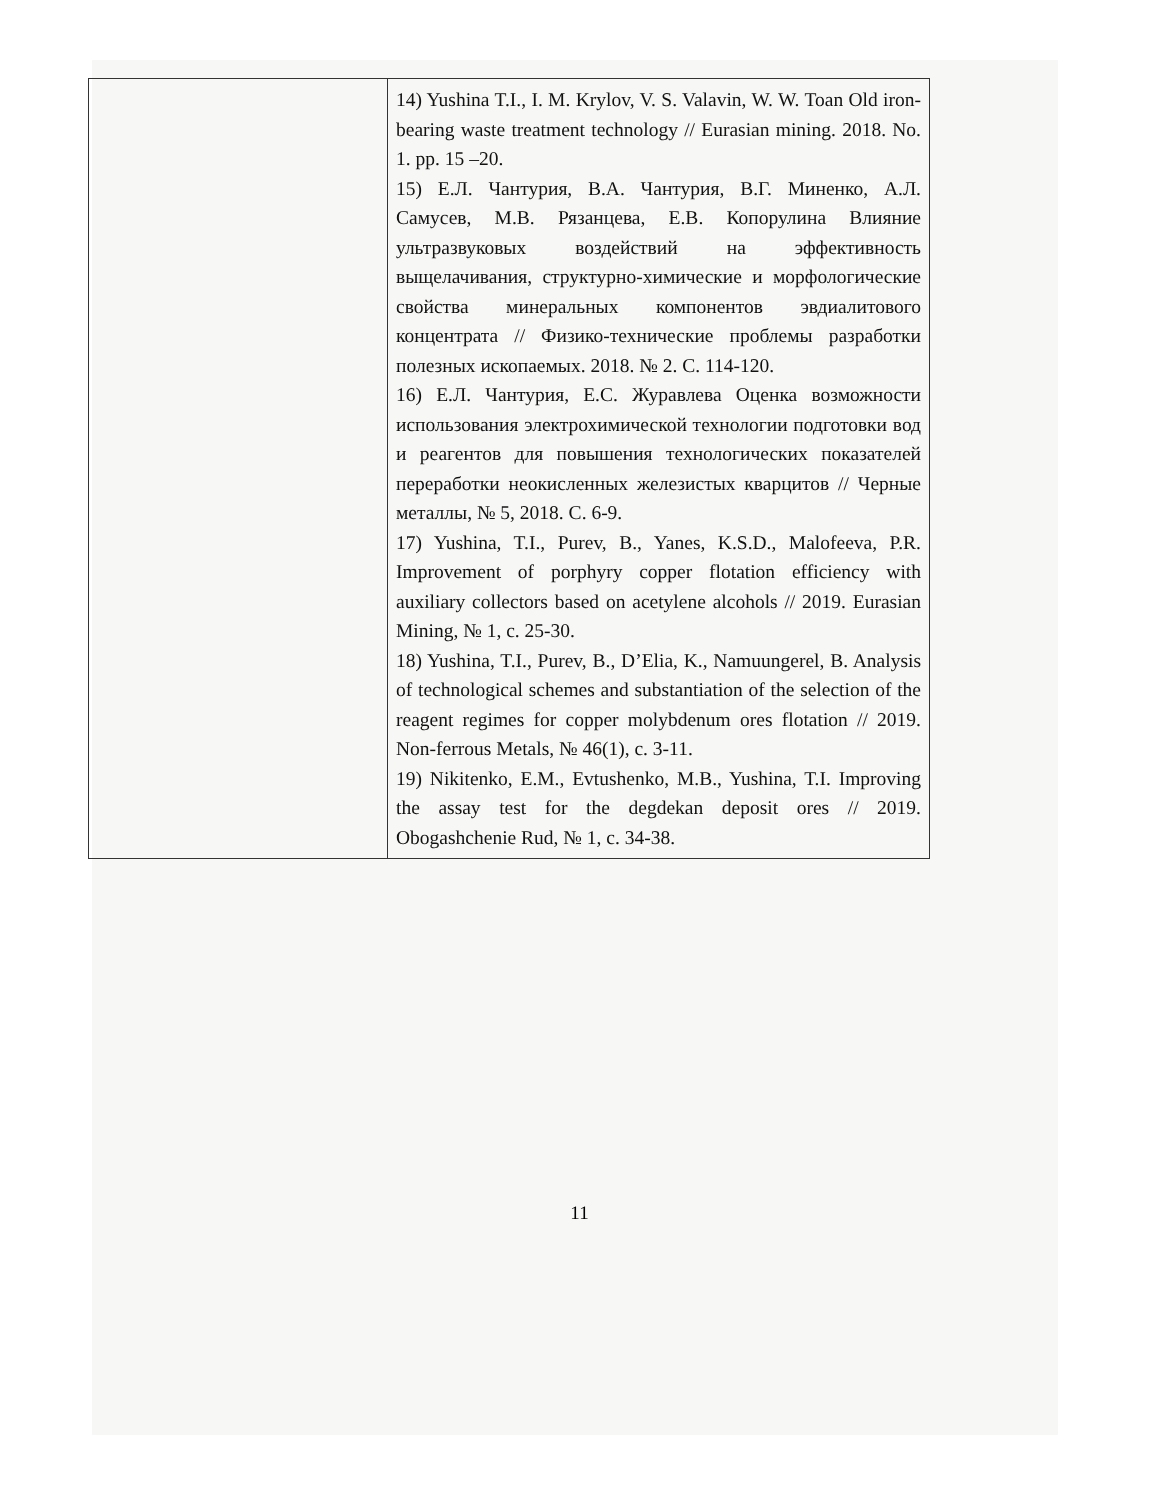| | 14) Yushina T.I., I. M. Krylov, V. S. Valavin, W. W. Toan Old iron-bearing waste treatment technology // Eurasian mining. 2018. No. 1. pp. 15 –20. 15) Е.Л. Чантурия, В.А. Чантурия, В.Г. Миненко, А.Л. Самусев, М.В. Рязанцева, Е.В. Копорулина Влияние ультразвуковых воздействий на эффективность выщелачивания, структурно-химические и морфологические свойства минеральных компонентов эвдиалитового концентрата // Физико-технические проблемы разработки полезных ископаемых. 2018. № 2. С. 114-120. 16) Е.Л. Чантурия, Е.С. Журавлева Оценка возможности использования электрохимической технологии подготовки вод и реагентов для повышения технологических показателей переработки неокисленных железистых кварцитов // Черные металлы, № 5, 2018. С. 6-9. 17) Yushina, T.I., Purev, B., Yanes, K.S.D., Malofeeva, P.R. Improvement of porphyry copper flotation efficiency with auxiliary collectors based on acetylene alcohols // 2019. Eurasian Mining, № 1, с. 25-30. 18) Yushina, T.I., Purev, B., D’Elia, K., Namuungerel, B. Analysis of technological schemes and substantiation of the selection of the reagent regimes for copper molybdenum ores flotation // 2019. Non-ferrous Metals, № 46(1), с. 3-11. 19) Nikitenko, E.M., Evtushenko, M.B., Yushina, T.I. Improving the assay test for the degdekan deposit ores // 2019. Obogashchenie Rud, № 1, с. 34-38. |
11